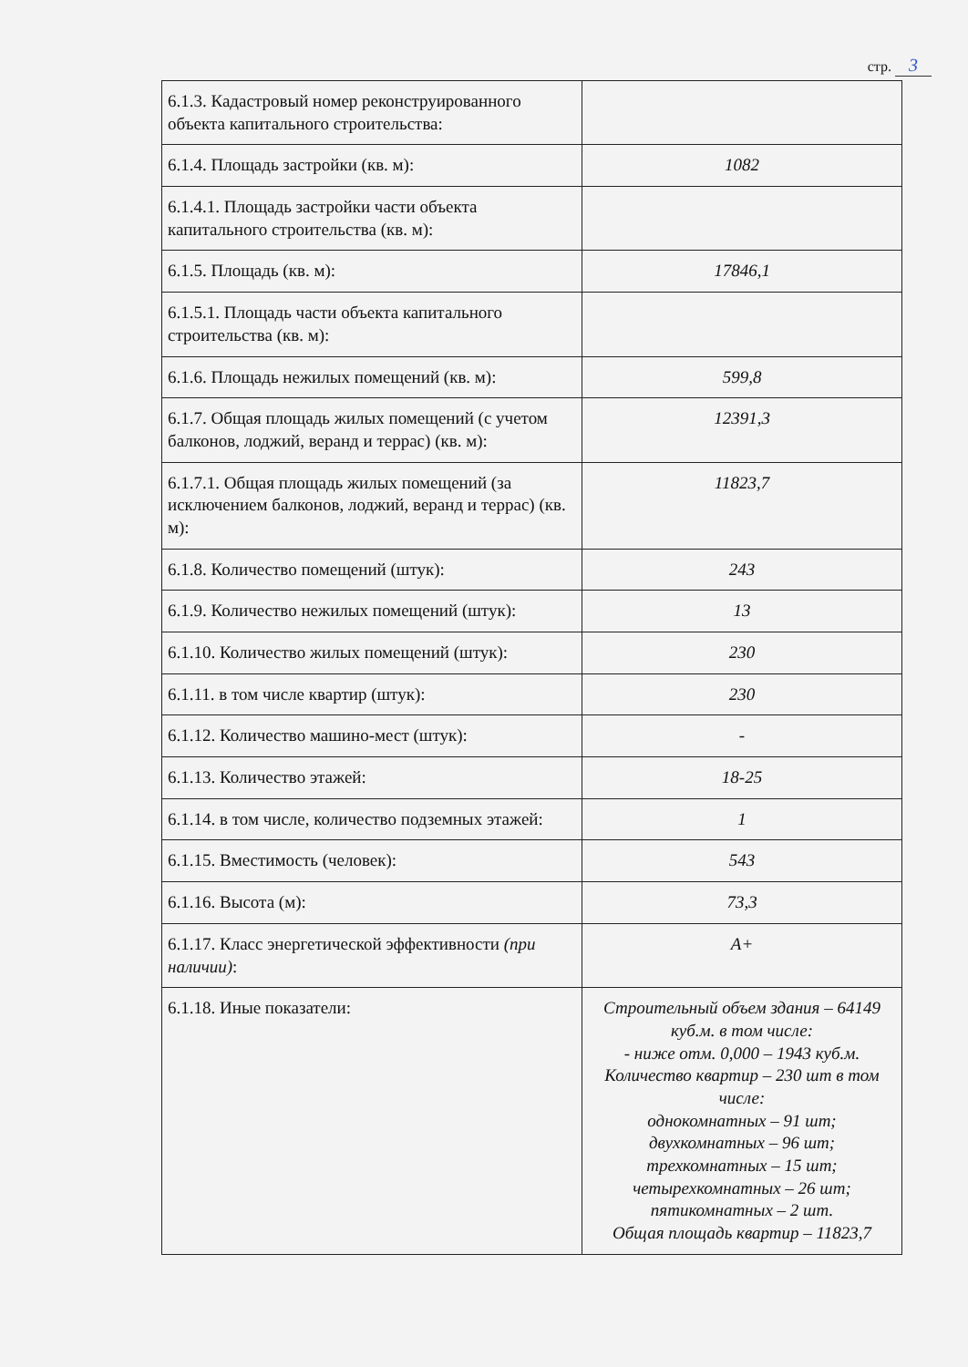стр. 3
| 6.1.3. Кадастровый номер реконструированного объекта капитального строительства: | |
| 6.1.4. Площадь застройки (кв. м): | 1082 |
| 6.1.4.1. Площадь застройки части объекта капитального строительства (кв. м): | |
| 6.1.5. Площадь (кв. м): | 17846,1 |
| 6.1.5.1. Площадь части объекта капитального строительства (кв. м): | |
| 6.1.6. Площадь нежилых помещений (кв. м): | 599,8 |
| 6.1.7. Общая площадь жилых помещений (с учетом балконов, лоджий, веранд и террас) (кв. м): | 12391,3 |
| 6.1.7.1. Общая площадь жилых помещений (за исключением балконов, лоджий, веранд и террас) (кв. м): | 11823,7 |
| 6.1.8. Количество помещений (штук): | 243 |
| 6.1.9. Количество нежилых помещений (штук): | 13 |
| 6.1.10. Количество жилых помещений (штук): | 230 |
| 6.1.11. в том числе квартир (штук): | 230 |
| 6.1.12. Количество машино-мест (штук): | - |
| 6.1.13. Количество этажей: | 18-25 |
| 6.1.14. в том числе, количество подземных этажей: | 1 |
| 6.1.15. Вместимость (человек): | 543 |
| 6.1.16. Высота (м): | 73,3 |
| 6.1.17. Класс энергетической эффективности (при наличии) : | А+ |
| 6.1.18. Иные показатели: | Строительный объем здания – 64149 куб.м. в том числе: - ниже отм. 0,000 – 1943 куб.м. Количество квартир – 230 шт в том числе: однокомнатных – 91 шт; двухкомнатных – 96 шт; трехкомнатных – 15 шт; четырехкомнатных – 26 шт; пятикомнатных – 2 шт. Общая площадь квартир – 11823,7 |